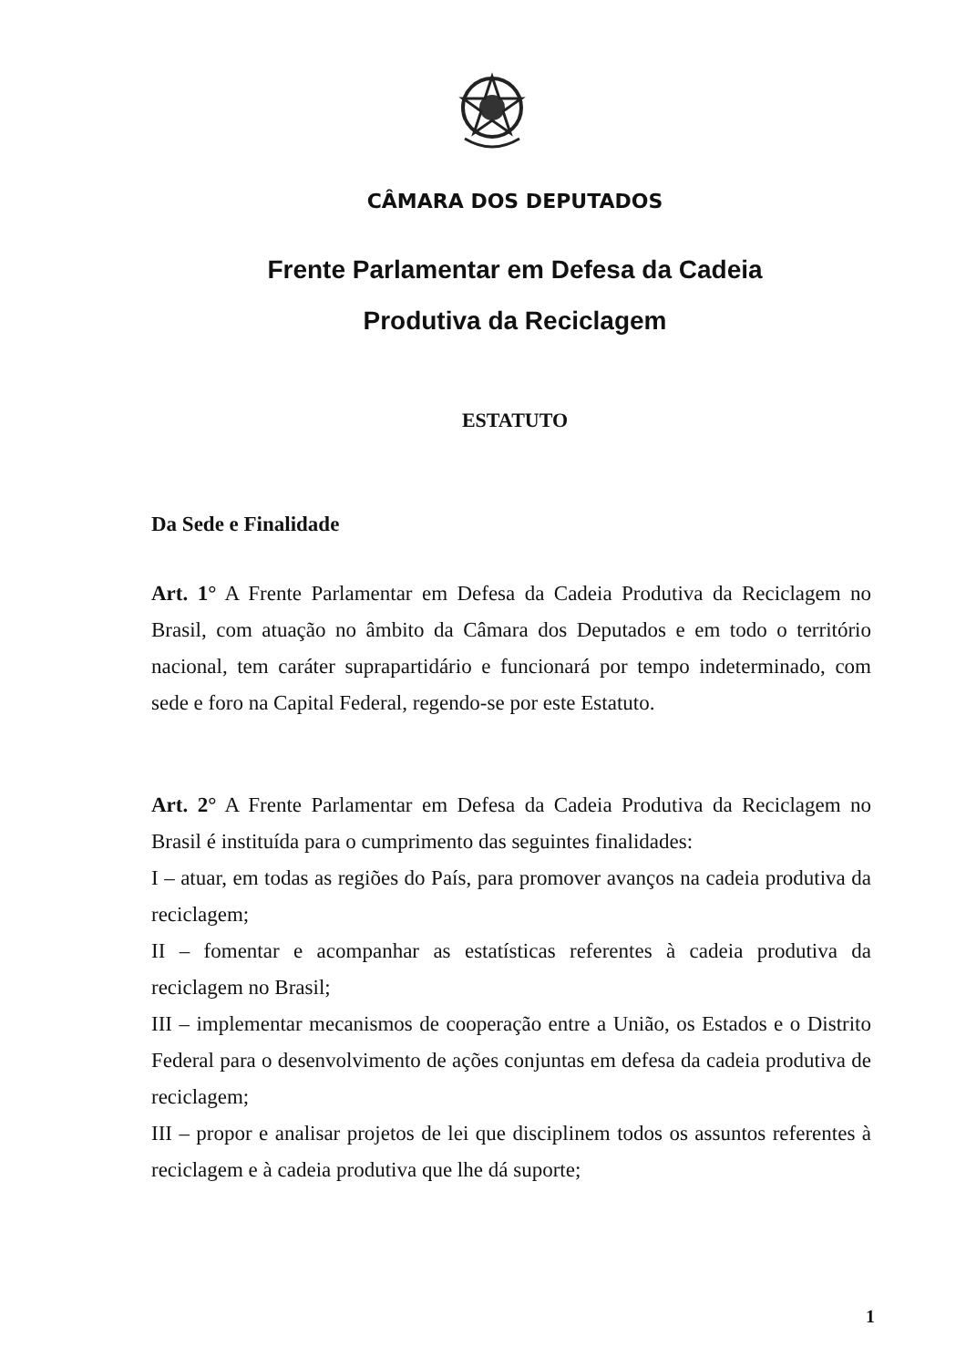CÂMARA DOS DEPUTADOS
Frente Parlamentar em Defesa da Cadeia
Produtiva da Reciclagem
ESTATUTO
Da Sede e Finalidade
Art. 1° A Frente Parlamentar em Defesa da Cadeia Produtiva da Reciclagem no Brasil, com atuação no âmbito da Câmara dos Deputados e em todo o território nacional, tem caráter suprapartidário e funcionará por tempo indeterminado, com sede e foro na Capital Federal, regendo-se por este Estatuto.
Art. 2° A Frente Parlamentar em Defesa da Cadeia Produtiva da Reciclagem no Brasil é instituída para o cumprimento das seguintes finalidades:
I – atuar, em todas as regiões do País, para promover avanços na cadeia produtiva da reciclagem;
II – fomentar e acompanhar as estatísticas referentes à cadeia produtiva da reciclagem no Brasil;
III – implementar mecanismos de cooperação entre a União, os Estados e o Distrito Federal para o desenvolvimento de ações conjuntas em defesa da cadeia produtiva de reciclagem;
III – propor e analisar projetos de lei que disciplinem todos os assuntos referentes à reciclagem e à cadeia produtiva que lhe dá suporte;
1